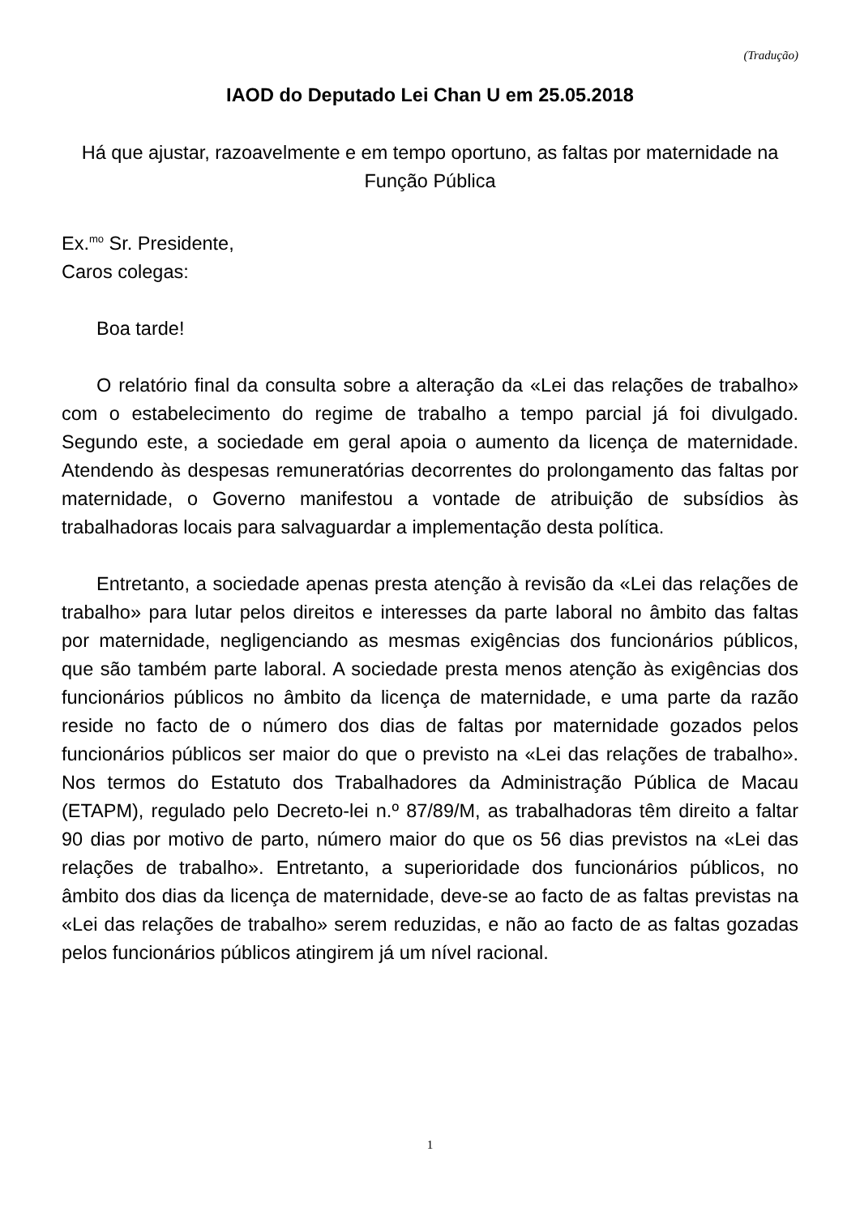(Tradução)
IAOD do Deputado Lei Chan U em 25.05.2018
Há que ajustar, razoavelmente e em tempo oportuno, as faltas por maternidade na Função Pública
Ex.<sup>mo</sup> Sr. Presidente,
Caros colegas:
Boa tarde!
O relatório final da consulta sobre a alteração da «Lei das relações de trabalho» com o estabelecimento do regime de trabalho a tempo parcial já foi divulgado. Segundo este, a sociedade em geral apoia o aumento da licença de maternidade. Atendendo às despesas remuneratórias decorrentes do prolongamento das faltas por maternidade, o Governo manifestou a vontade de atribuição de subsídios às trabalhadoras locais para salvaguardar a implementação desta política.
Entretanto, a sociedade apenas presta atenção à revisão da «Lei das relações de trabalho» para lutar pelos direitos e interesses da parte laboral no âmbito das faltas por maternidade, negligenciando as mesmas exigências dos funcionários públicos, que são também parte laboral. A sociedade presta menos atenção às exigências dos funcionários públicos no âmbito da licença de maternidade, e uma parte da razão reside no facto de o número dos dias de faltas por maternidade gozados pelos funcionários públicos ser maior do que o previsto na «Lei das relações de trabalho». Nos termos do Estatuto dos Trabalhadores da Administração Pública de Macau (ETAPM), regulado pelo Decreto-lei n.º 87/89/M, as trabalhadoras têm direito a faltar 90 dias por motivo de parto, número maior do que os 56 dias previstos na «Lei das relações de trabalho». Entretanto, a superioridade dos funcionários públicos, no âmbito dos dias da licença de maternidade, deve-se ao facto de as faltas previstas na «Lei das relações de trabalho» serem reduzidas, e não ao facto de as faltas gozadas pelos funcionários públicos atingirem já um nível racional.
1